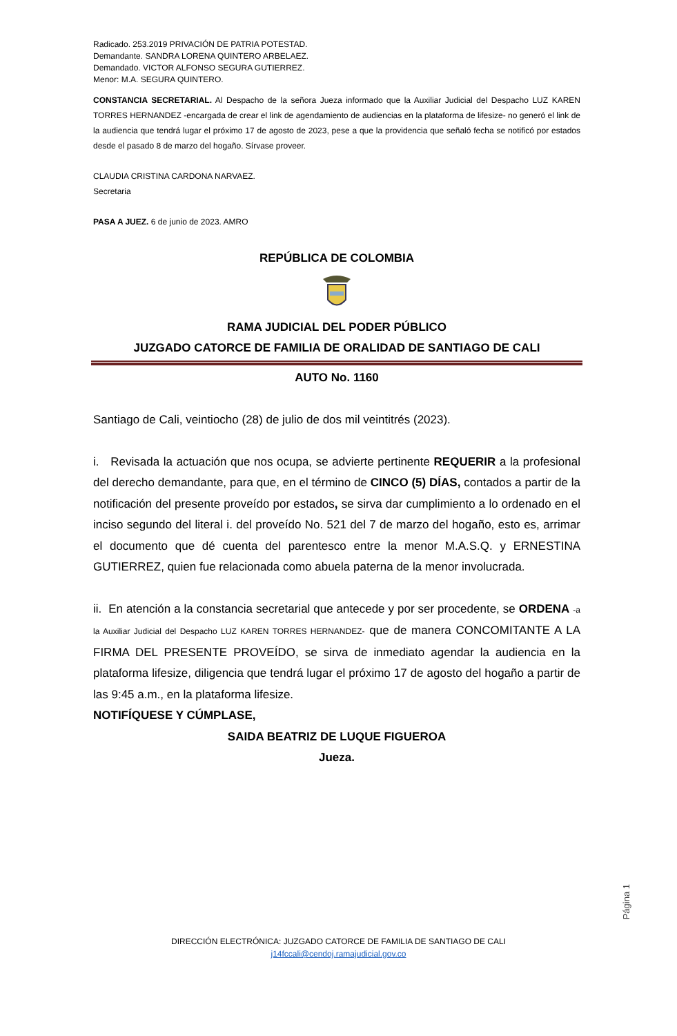Radicado. 253.2019 PRIVACIÓN DE PATRIA POTESTAD.
Demandante. SANDRA LORENA QUINTERO ARBELAEZ.
Demandado. VICTOR ALFONSO SEGURA GUTIERREZ.
Menor: M.A. SEGURA QUINTERO.
CONSTANCIA SECRETARIAL. Al Despacho de la señora Jueza informado que la Auxiliar Judicial del Despacho LUZ KAREN TORRES HERNANDEZ -encargada de crear el link de agendamiento de audiencias en la plataforma de lifesize- no generó el link de la audiencia que tendrá lugar el próximo 17 de agosto de 2023, pese a que la providencia que señaló fecha se notificó por estados desde el pasado 8 de marzo del hogaño. Sírvase proveer.
CLAUDIA CRISTINA CARDONA NARVAEZ.
Secretaria
PASA A JUEZ. 6 de junio de 2023. AMRO
REPÚBLICA DE COLOMBIA
RAMA JUDICIAL DEL PODER PÚBLICO
JUZGADO CATORCE DE FAMILIA DE ORALIDAD DE SANTIAGO DE CALI
AUTO No. 1160
Santiago de Cali, veintiocho (28) de julio de dos mil veintitrés (2023).
i. Revisada la actuación que nos ocupa, se advierte pertinente REQUERIR a la profesional del derecho demandante, para que, en el término de CINCO (5) DÍAS, contados a partir de la notificación del presente proveído por estados, se sirva dar cumplimiento a lo ordenado en el inciso segundo del literal i. del proveído No. 521 del 7 de marzo del hogaño, esto es, arrimar el documento que dé cuenta del parentesco entre la menor M.A.S.Q. y ERNESTINA GUTIERREZ, quien fue relacionada como abuela paterna de la menor involucrada.
ii. En atención a la constancia secretarial que antecede y por ser procedente, se ORDENA -a la Auxiliar Judicial del Despacho LUZ KAREN TORRES HERNANDEZ- que de manera CONCOMITANTE A LA FIRMA DEL PRESENTE PROVEÍDO, se sirva de inmediato agendar la audiencia en la plataforma lifesize, diligencia que tendrá lugar el próximo 17 de agosto del hogaño a partir de las 9:45 a.m., en la plataforma lifesize.
NOTIFÍQUESE Y CÚMPLASE,
SAIDA BEATRIZ DE LUQUE FIGUEROA
Jueza.
Página 1
DIRECCIÓN ELECTRÓNICA: JUZGADO CATORCE DE FAMILIA DE SANTIAGO DE CALI
j14fccali@cendoj.ramajudicial.gov.co